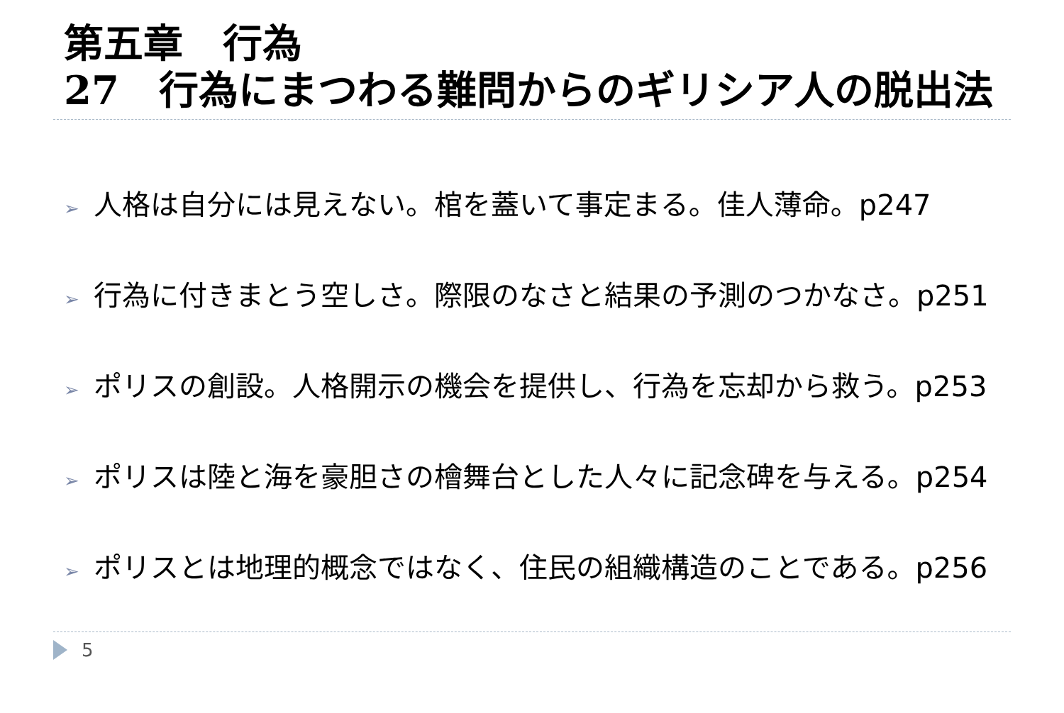第五章　行為
27　行為にまつわる難問からのギリシア人の脱出法
➢ 人格は自分には見えない。棺を蓋いて事定まる。佳人薄命。p247
➢ 行為に付きまとう空しさ。際限のなさと結果の予測のつかなさ。p251
➢ ポリスの創設。人格開示の機会を提供し、行為を忘却から救う。p253
➢ ポリスは陸と海を豪胆さの檜舞台とした人々に記念碑を与える。p254
➢ ポリスとは地理的概念ではなく、住民の組織構造のことである。p256
5